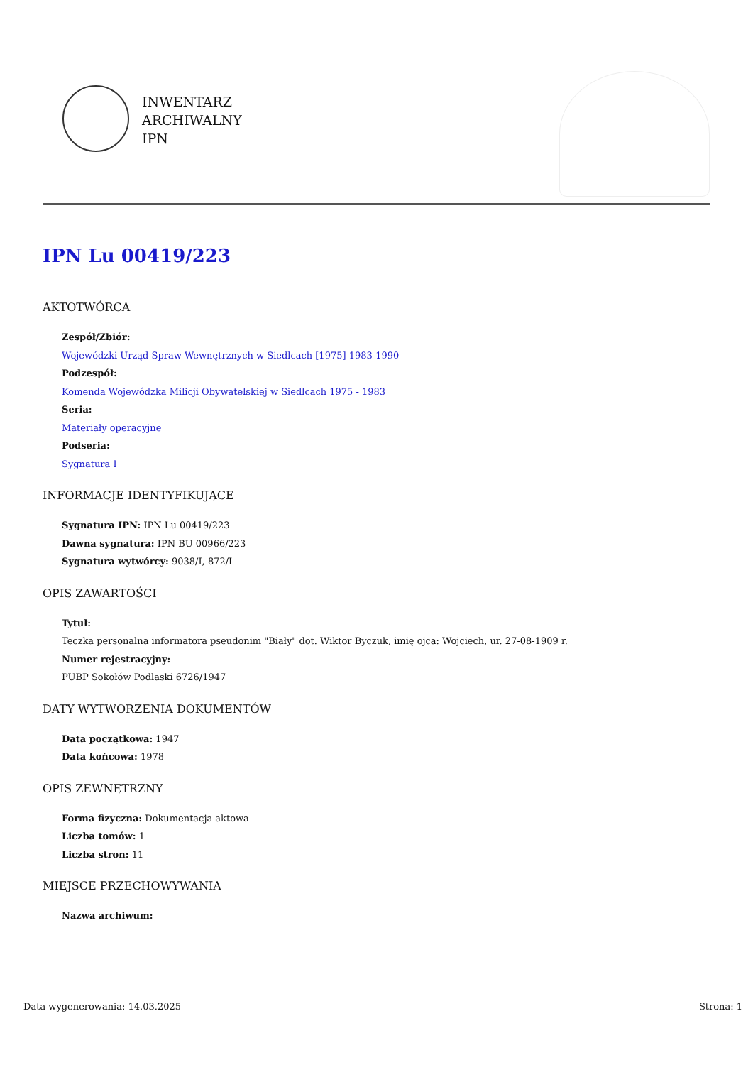INWENTARZ
ARCHIWALNY
IPN
IPN Lu 00419/223
AKTOTWÓRCA
Zespół/Zbiór:
Wojewódzki Urząd Spraw Wewnętrznych w Siedlcach [1975] 1983-1990
Podzespół:
Komenda Wojewódzka Milicji Obywatelskiej w Siedlcach 1975 - 1983
Seria:
Materiały operacyjne
Podseria:
Sygnatura I
INFORMACJE IDENTYFIKUJĄCE
Sygnatura IPN: IPN Lu 00419/223
Dawna sygnatura: IPN BU 00966/223
Sygnatura wytwórcy: 9038/I, 872/I
OPIS ZAWARTOŚCI
Tytuł:
Teczka personalna informatora pseudonim "Biały" dot. Wiktor Byczuk, imię ojca: Wojciech, ur. 27-08-1909 r.
Numer rejestracyjny:
PUBP Sokołów Podlaski 6726/1947
DATY WYTWORZENIA DOKUMENTÓW
Data początkowa: 1947
Data końcowa: 1978
OPIS ZEWNĘTRZNY
Forma fizyczna: Dokumentacja aktowa
Liczba tomów: 1
Liczba stron: 11
MIEJSCE PRZECHOWYWANIA
Nazwa archiwum:
Data wygenerowania: 14.03.2025 Strona: 1